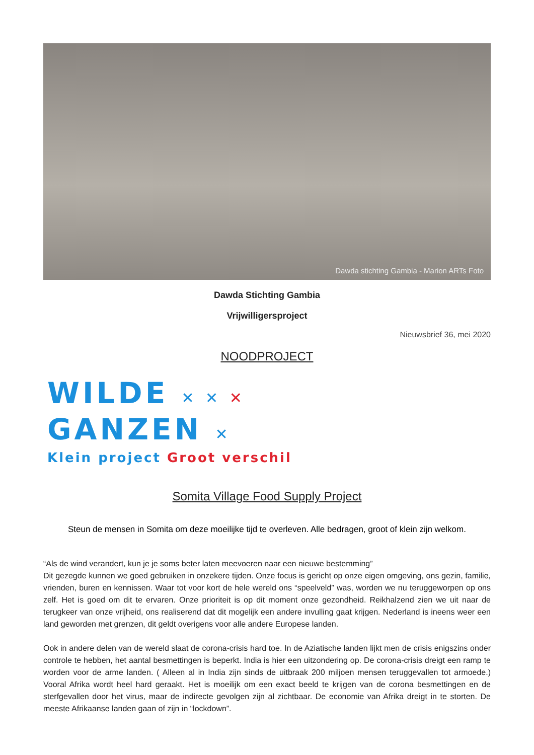Dawda stichting Gambia - Marion ARTs Foto
Dawda Stichting Gambia
Vrijwilligersproject
Nieuwsbrief 36, mei 2020
NOODPROJECT
WILDE ✕ ✕ ✕
GANZEN ✕
Klein project Groot verschil
Somita Village Food Supply Project
Steun de mensen in Somita om deze moeilijke tijd te overleven. Alle bedragen, groot of klein zijn welkom.
“Als de wind verandert, kun je je soms beter laten meevoeren naar een nieuwe bestemming”
Dit gezegde kunnen we goed gebruiken in onzekere tijden. Onze focus is gericht op onze eigen omgeving, ons gezin, familie, vrienden, buren en kennissen. Waar tot voor kort de hele wereld ons “speelveld” was, worden we nu teruggeworpen op ons zelf. Het is goed om dit te ervaren. Onze prioriteit is op dit moment onze gezondheid. Reikhalzend zien we uit naar de terugkeer van onze vrijheid, ons realiserend dat dit mogelijk een andere invulling gaat krijgen. Nederland is ineens weer een land geworden met grenzen, dit geldt overigens voor alle andere Europese landen.
Ook in andere delen van de wereld slaat de corona-crisis hard toe. In de Aziatische landen lijkt men de crisis enigszins onder controle te hebben, het aantal besmettingen is beperkt. India is hier een uitzondering op. De corona-crisis dreigt een ramp te worden voor de arme landen. ( Alleen al in India zijn sinds de uitbraak 200 miljoen mensen teruggevallen tot armoede.) Vooral Afrika wordt heel hard geraakt. Het is moeilijk om een exact beeld te krijgen van de corona besmettingen en de sterfgevallen door het virus, maar de indirecte gevolgen zijn al zichtbaar. De economie van Afrika dreigt in te storten. De meeste Afrikaanse landen gaan of zijn in “lockdown”.